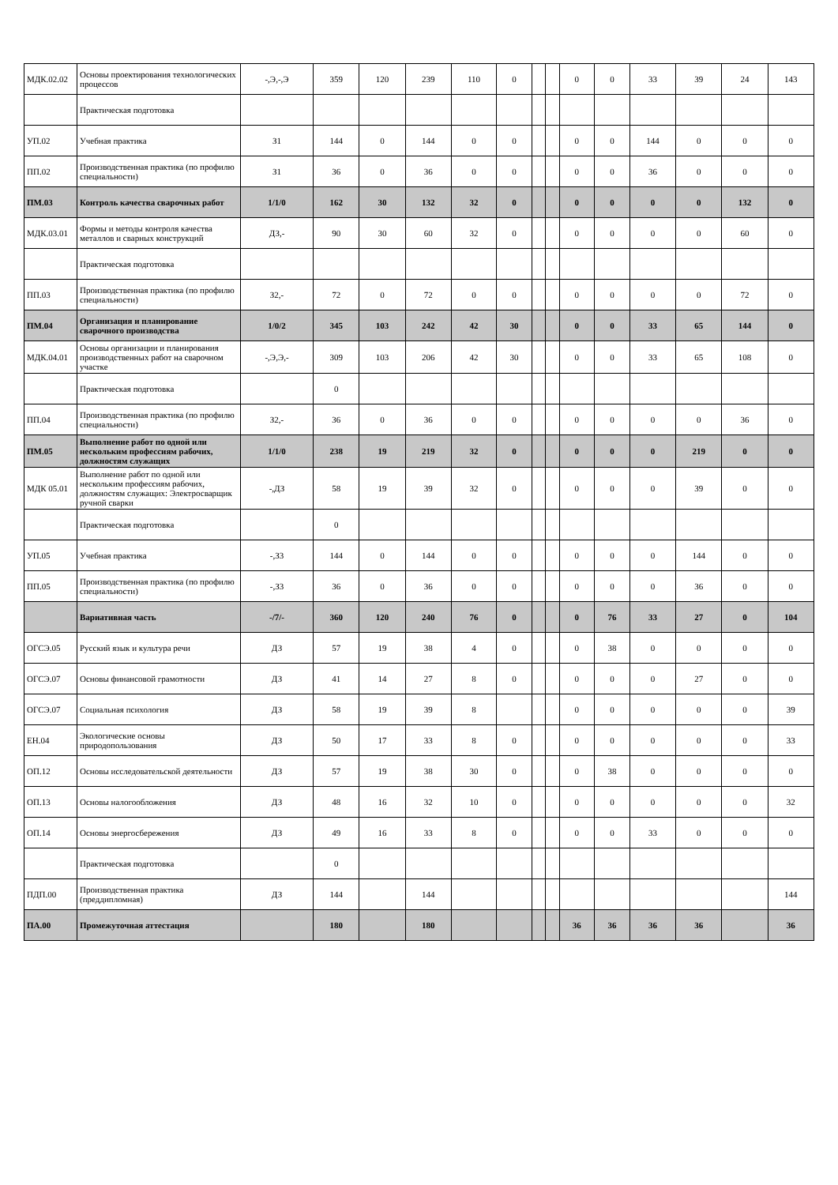| МДК.02.02 | Основы проектирования технологических процессов | -,Э,-,Э | 359 | 120 | 239 | 110 | 0 | | | 0 | 0 | 33 | 39 | 24 | 143 |
| | Практическая подготовка | | | | | | | | | | | | | | |
| УП.02 | Учебная практика | З1 | 144 | 0 | 144 | 0 | 0 | | | 0 | 0 | 144 | 0 | 0 | 0 |
| ПП.02 | Производственная практика (по профилю специальности) | З1 | 36 | 0 | 36 | 0 | 0 | | | 0 | 0 | 36 | 0 | 0 | 0 |
| ПМ.03 | Контроль качества сварочных работ | 1/1/0 | 162 | 30 | 132 | 32 | 0 | | | 0 | 0 | 0 | 0 | 132 | 0 |
| МДК.03.01 | Формы и методы контроля качества металлов и сварных конструкций | ДЗ,- | 90 | 30 | 60 | 32 | 0 | | | 0 | 0 | 0 | 0 | 60 | 0 |
| | Практическая подготовка | | | | | | | | | | | | | | |
| ПП.03 | Производственная практика (по профилю специальности) | З2,- | 72 | 0 | 72 | 0 | 0 | | | 0 | 0 | 0 | 0 | 72 | 0 |
| ПМ.04 | Организация и планирование сварочного производства | 1/0/2 | 345 | 103 | 242 | 42 | 30 | | | 0 | 0 | 33 | 65 | 144 | 0 |
| МДК.04.01 | Основы организации и планирования производственных работ на сварочном участке | -,Э,Э,- | 309 | 103 | 206 | 42 | 30 | | | 0 | 0 | 33 | 65 | 108 | 0 |
| | Практическая подготовка | | 0 | | | | | | | | | | | | |
| ПП.04 | Производственная практика (по профилю специальности) | З2,- | 36 | 0 | 36 | 0 | 0 | | | 0 | 0 | 0 | 0 | 36 | 0 |
| ПМ.05 | Выполнение работ по одной или нескольким профессиям рабочих, должностям служащих | 1/1/0 | 238 | 19 | 219 | 32 | 0 | | | 0 | 0 | 0 | 219 | 0 | 0 |
| МДК 05.01 | Выполнение работ по одной или нескольким профессиям рабочих, должностям служащих: Электросварщик ручной сварки | -,ДЗ | 58 | 19 | 39 | 32 | 0 | | | 0 | 0 | 0 | 39 | 0 | 0 |
| | Практическая подготовка | | 0 | | | | | | | | | | | | |
| УП.05 | Учебная практика | -,З3 | 144 | 0 | 144 | 0 | 0 | | | 0 | 0 | 0 | 144 | 0 | 0 |
| ПП.05 | Производственная практика (по профилю специальности) | -,З3 | 36 | 0 | 36 | 0 | 0 | | | 0 | 0 | 0 | 36 | 0 | 0 |
| | Вариативная часть | -/7/- | 360 | 120 | 240 | 76 | 0 | | | 0 | 76 | 33 | 27 | 0 | 104 |
| ОГСЭ.05 | Русский язык и культура речи | ДЗ | 57 | 19 | 38 | 4 | 0 | | | 0 | 38 | 0 | 0 | 0 | 0 |
| ОГСЭ.07 | Основы финансовой грамотности | ДЗ | 41 | 14 | 27 | 8 | 0 | | | 0 | 0 | 0 | 27 | 0 | 0 |
| ОГСЭ.07 | Социальная психология | ДЗ | 58 | 19 | 39 | 8 | | | | 0 | 0 | 0 | 0 | 0 | 39 |
| ЕН.04 | Экологические основы природопользования | ДЗ | 50 | 17 | 33 | 8 | 0 | | | 0 | 0 | 0 | 0 | 0 | 33 |
| ОП.12 | Основы исследовательской деятельности | ДЗ | 57 | 19 | 38 | 30 | 0 | | | 0 | 38 | 0 | 0 | 0 | 0 |
| ОП.13 | Основы налогообложения | ДЗ | 48 | 16 | 32 | 10 | 0 | | | 0 | 0 | 0 | 0 | 0 | 32 |
| ОП.14 | Основы энергосбережения | ДЗ | 49 | 16 | 33 | 8 | 0 | | | 0 | 0 | 33 | 0 | 0 | 0 |
| | Практическая подготовка | | 0 | | | | | | | | | | | | |
| ПДП.00 | Производственная практика (преддипломная) | ДЗ | 144 | | 144 | | | | | | | | | | 144 |
| ПА.00 | Промежуточная аттестация | | 180 | | 180 | | | | | 36 | 36 | 36 | 36 | | 36 |